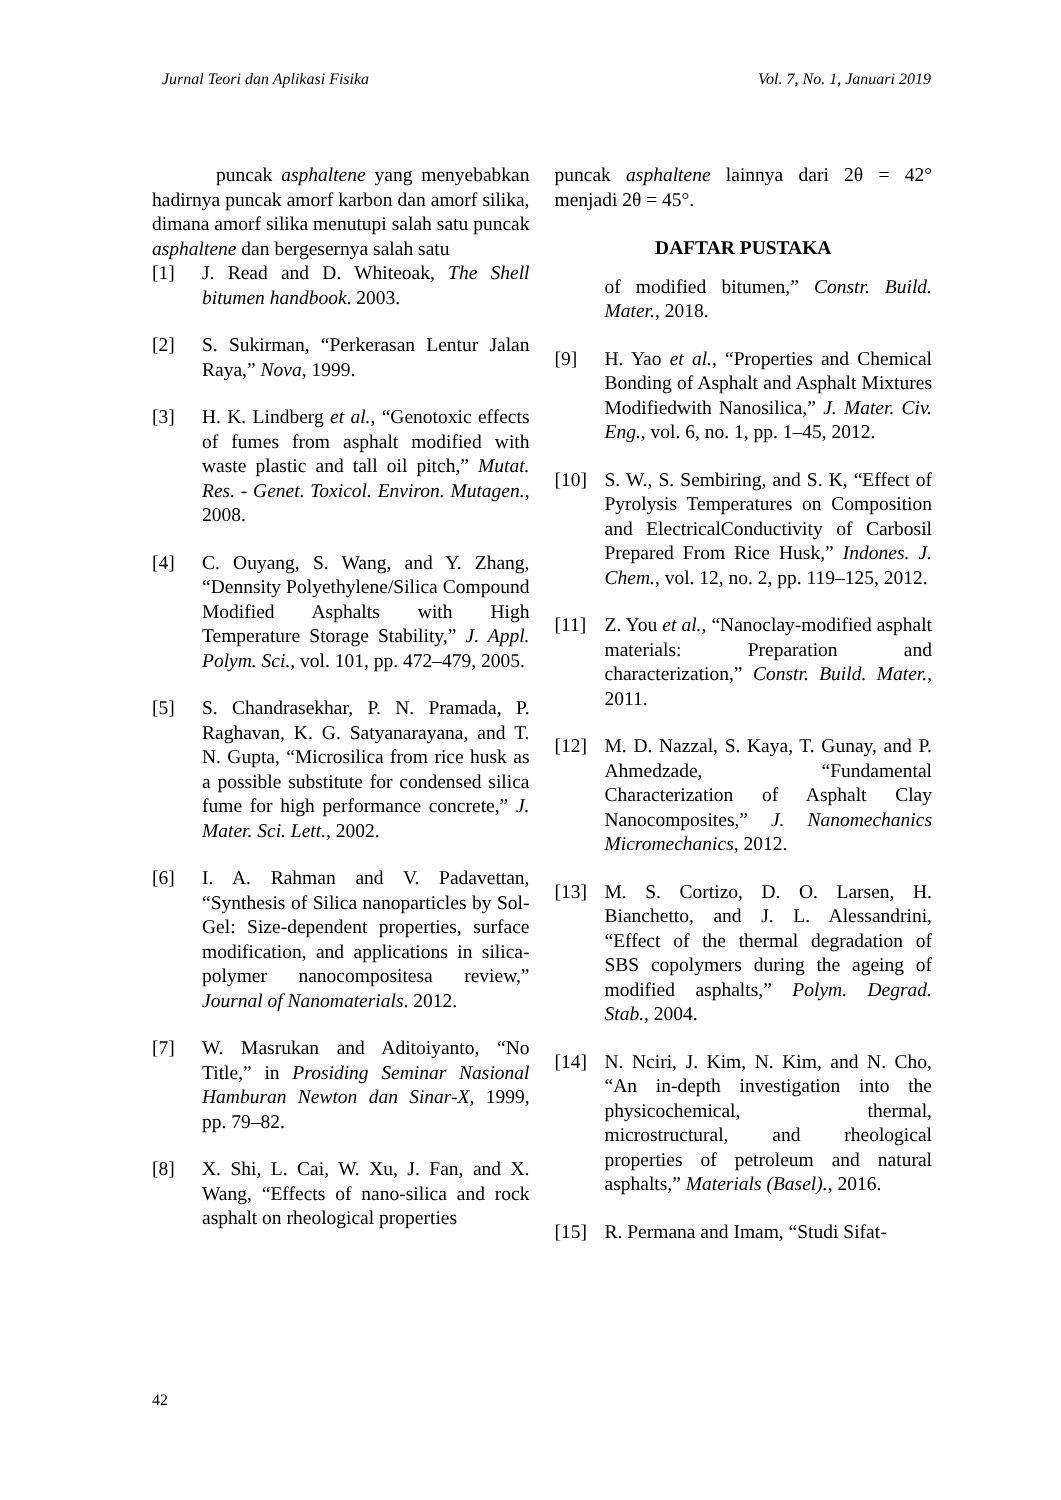Jurnal Teori dan Aplikasi Fisika Vol. 7, No. 1, Januari 2019
puncak asphaltene yang menyebabkan hadirnya puncak amorf karbon dan amorf silika, dimana amorf silika menutupi salah satu puncak asphaltene dan bergesernya salah satu
[1] J. Read and D. Whiteoak, The Shell bitumen handbook. 2003.
[2] S. Sukirman, “Perkerasan Lentur Jalan Raya,” Nova, 1999.
[3] H. K. Lindberg et al., “Genotoxic effects of fumes from asphalt modified with waste plastic and tall oil pitch,” Mutat. Res. - Genet. Toxicol. Environ. Mutagen., 2008.
[4] C. Ouyang, S. Wang, and Y. Zhang, “Dennsity Polyethylene/Silica Compound Modified Asphalts with High Temperature Storage Stability,” J. Appl. Polym. Sci., vol. 101, pp. 472–479, 2005.
[5] S. Chandrasekhar, P. N. Pramada, P. Raghavan, K. G. Satyanarayana, and T. N. Gupta, “Microsilica from rice husk as a possible substitute for condensed silica fume for high performance concrete,” J. Mater. Sci. Lett., 2002.
[6] I. A. Rahman and V. Padavettan, “Synthesis of Silica nanoparticles by Sol-Gel: Size-dependent properties, surface modification, and applications in silica-polymer nanocompositesa review,” Journal of Nanomaterials. 2012.
[7] W. Masrukan and Aditoiyanto, “No Title,” in Prosiding Seminar Nasional Hamburan Newton dan Sinar-X, 1999, pp. 79–82.
[8] X. Shi, L. Cai, W. Xu, J. Fan, and X. Wang, “Effects of nano-silica and rock asphalt on rheological properties
puncak asphaltene lainnya dari 2θ = 42° menjadi 2θ = 45°.
DAFTAR PUSTAKA
of modified bitumen,” Constr. Build. Mater., 2018.
[9] H. Yao et al., “Properties and Chemical Bonding of Asphalt and Asphalt Mixtures Modifiedwith Nanosilica,” J. Mater. Civ. Eng., vol. 6, no. 1, pp. 1–45, 2012.
[10] S. W., S. Sembiring, and S. K, “Effect of Pyrolysis Temperatures on Composition and ElectricalConductivity of Carbosil Prepared From Rice Husk,” Indones. J. Chem., vol. 12, no. 2, pp. 119–125, 2012.
[11] Z. You et al., “Nanoclay-modified asphalt materials: Preparation and characterization,” Constr. Build. Mater., 2011.
[12] M. D. Nazzal, S. Kaya, T. Gunay, and P. Ahmedzade, “Fundamental Characterization of Asphalt Clay Nanocomposites,” J. Nanomechanics Micromechanics, 2012.
[13] M. S. Cortizo, D. O. Larsen, H. Bianchetto, and J. L. Alessandrini, “Effect of the thermal degradation of SBS copolymers during the ageing of modified asphalts,” Polym. Degrad. Stab., 2004.
[14] N. Nciri, J. Kim, N. Kim, and N. Cho, “An in-depth investigation into the physicochemical, thermal, microstructural, and rheological properties of petroleum and natural asphalts,” Materials (Basel)., 2016.
[15] R. Permana and Imam, “Studi Sifat-
42